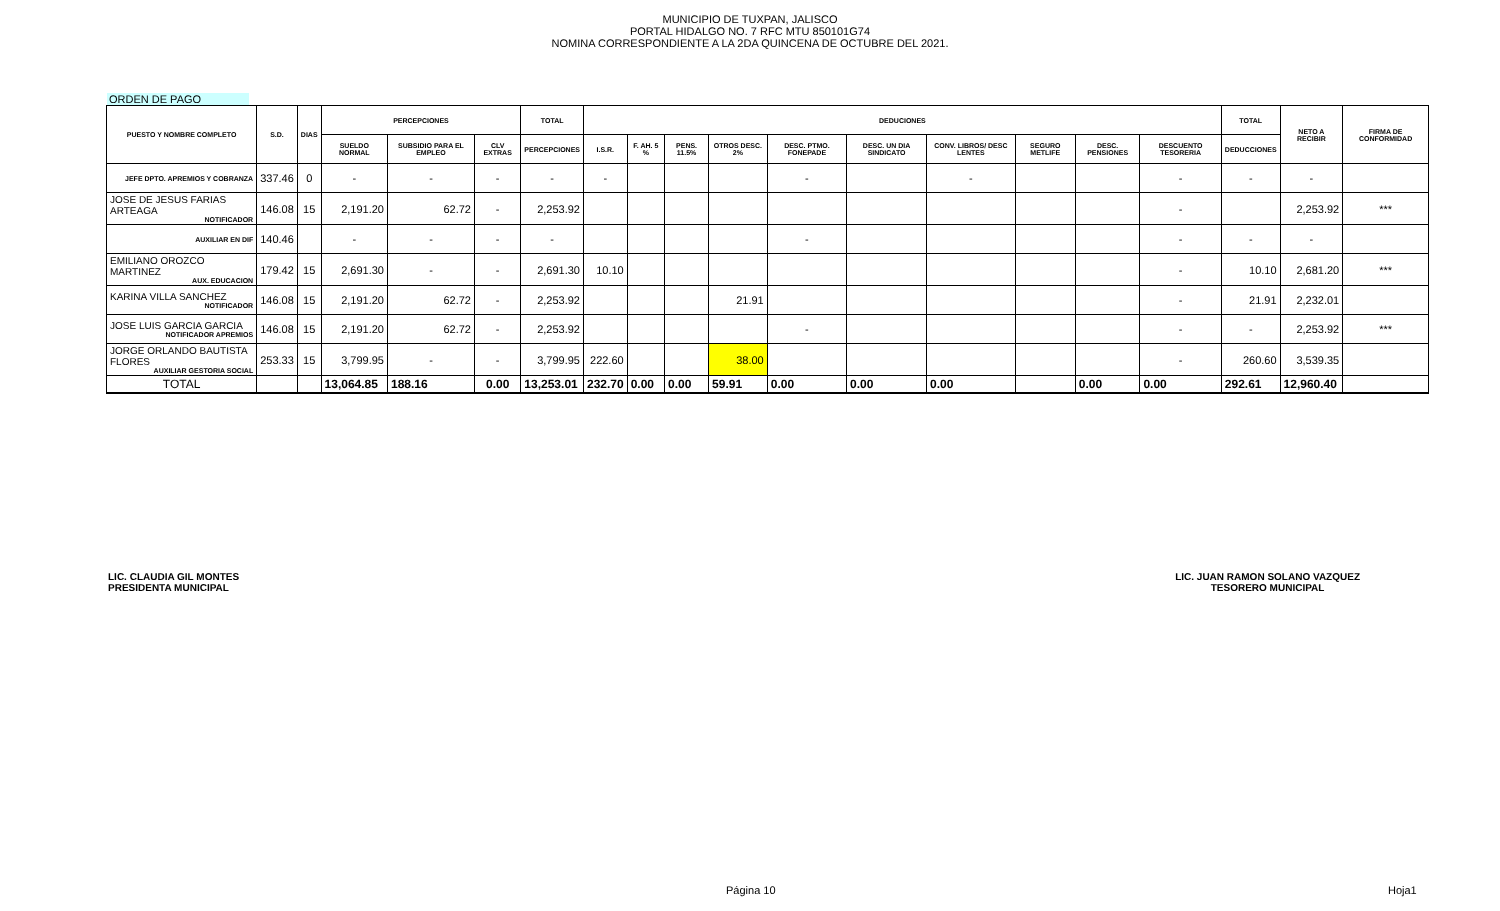MUNICIPIO DE TUXPAN, JALISCO
PORTAL HIDALGO NO. 7 RFC MTU 850101G74
NOMINA CORRESPONDIENTE A LA 2DA QUINCENA DE OCTUBRE DEL 2021.
ORDEN DE PAGO
| PUESTO Y NOMBRE COMPLETO | S.D. | DIAS | PERCEPCIONES | | | TOTAL | DEDUCIONES | | | | | | | | | | TOTAL | NETO A RECIBIR | FIRMA DE CONFORMIDAD |
| --- | --- | --- | --- | --- | --- | --- | --- | --- | --- | --- | --- | --- | --- | --- | --- | --- | --- | --- | --- |
| | | | SUELDO NORMAL | SUBSIDIO PARA EL EMPLEO | CLV EXTRAS | PERCEPCIONES | I.S.R. | F. AH. 5 % | PENS. 11.5% | OTROS DESC. 2% | DESC. PTMO. FONEPADE | DESC. UN DIA SINDICATO | CONV. LIBROS/ DESC LENTES | SEGURO METLIFE | DESC. PENSIONES | DESCUENTO TESORERIA | DEDUCCIONES | | |
| JEFE DPTO. APREMIOS Y COBRANZA | 337.46 | 0 | - | - | - | - | - | | | | - | | - | | | - | - | - | |
| JOSE DE JESUS FARIAS ARTEAGA NOTIFICADOR | 146.08 | 15 | 2,191.20 | 62.72 | - | 2,253.92 | | | | | | | | | | - | | 2,253.92 | *** |
| AUXILIAR EN DIF | 140.46 | | - | - | - | - | | | | | - | | | | | - | - | - | |
| EMILIANO OROZCO MARTINEZ AUX. EDUCACION | 179.42 | 15 | 2,691.30 | - | - | 2,691.30 | 10.10 | | | | | | | | | - | 10.10 | 2,681.20 | *** |
| KARINA VILLA SANCHEZ NOTIFICADOR | 146.08 | 15 | 2,191.20 | 62.72 | - | 2,253.92 | | | | 21.91 | | | | | | - | 21.91 | 2,232.01 | |
| JOSE LUIS GARCIA GARCIA NOTIFICADOR APREMIOS | 146.08 | 15 | 2,191.20 | 62.72 | - | 2,253.92 | | | | | - | | | | | - | - | 2,253.92 | *** |
| JORGE ORLANDO BAUTISTA FLORES AUXILIAR GESTORIA SOCIAL | 253.33 | 15 | 3,799.95 | - | - | 3,799.95 | 222.60 | | | 38.00 | | | | | | - | 260.60 | 3,539.35 | |
| TOTAL | | | 13,064.85 | 188.16 | 0.00 | 13,253.01 | 232.70 | 0.00 | 0.00 | 59.91 | 0.00 | 0.00 | 0.00 | | 0.00 | 0.00 | 292.61 | 12,960.40 | |
LIC. CLAUDIA GIL MONTES
PRESIDENTA MUNICIPAL
LIC. JUAN RAMON SOLANO VAZQUEZ
TESORERO MUNICIPAL
Página 10 Hoja1